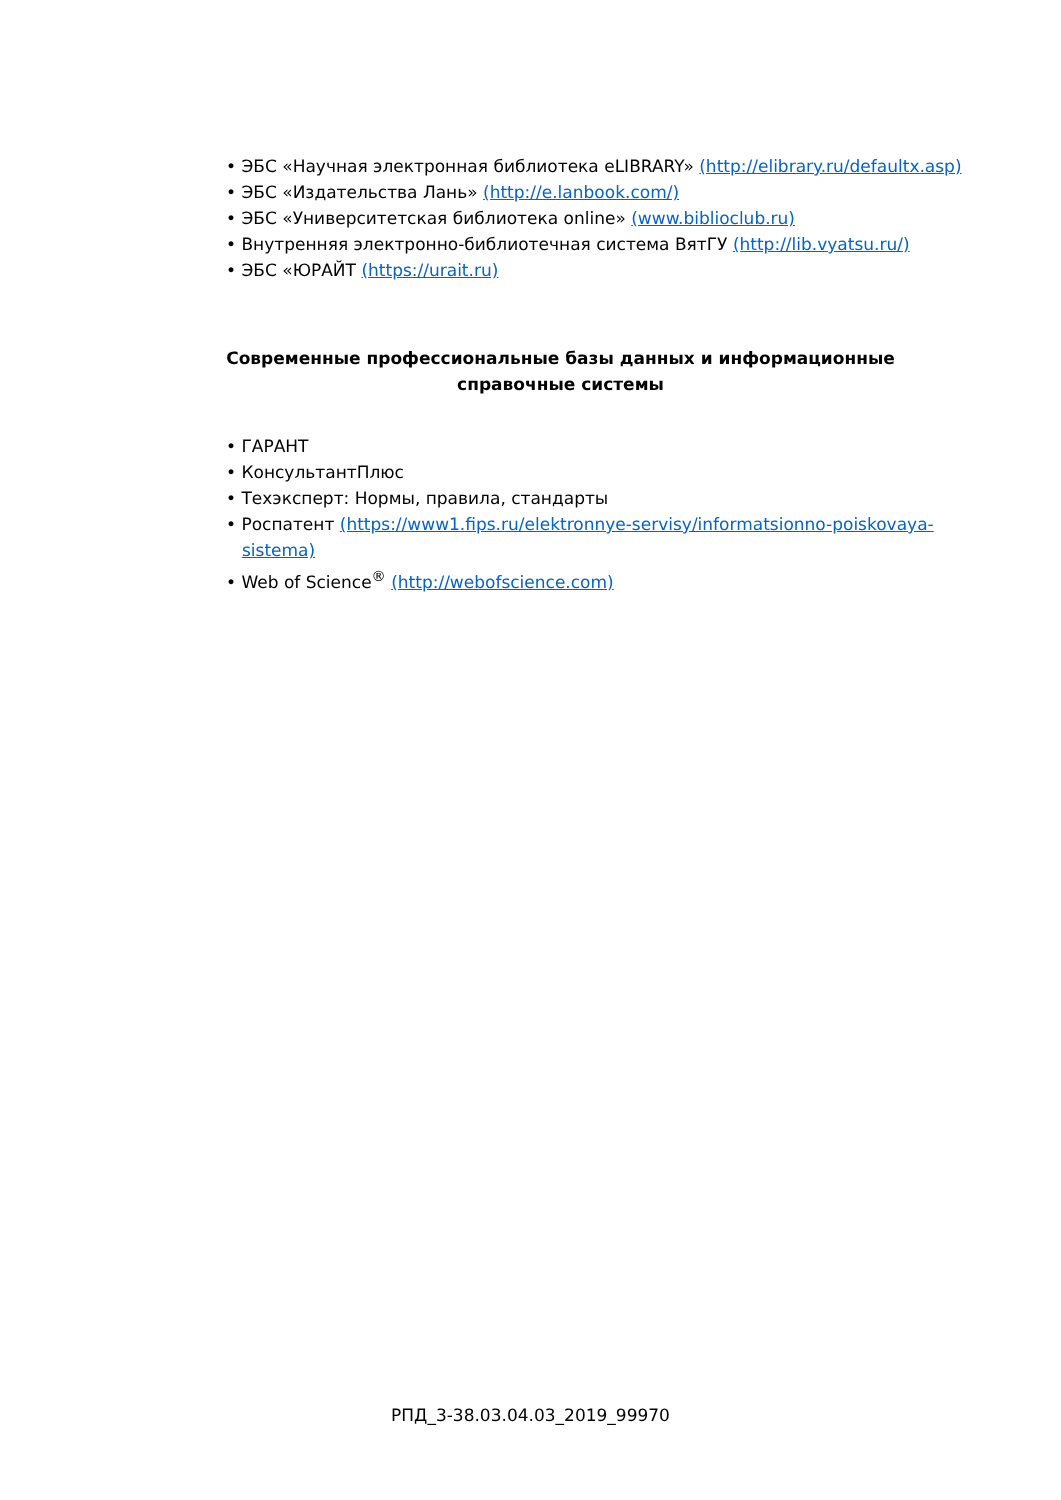• ЭБС «Научная электронная библиотека eLIBRARY» (http://elibrary.ru/defaultx.asp)
• ЭБС «Издательства Лань» (http://e.lanbook.com/)
• ЭБС «Университетская библиотека online» (www.biblioclub.ru)
• Внутренняя электронно-библиотечная система ВятГУ (http://lib.vyatsu.ru/)
• ЭБС «ЮРАЙТ (https://urait.ru)
Современные профессиональные базы данных и информационные справочные системы
• ГАРАНТ
• КонсультантПлюс
• Техэксперт: Нормы, правила, стандарты
• Роспатент (https://www1.fips.ru/elektronnye-servisy/informatsionno-poiskovaya-sistema)
• Web of Science<sup>®</sup> (http://webofscience.com)
РПД_3-38.03.04.03_2019_99970